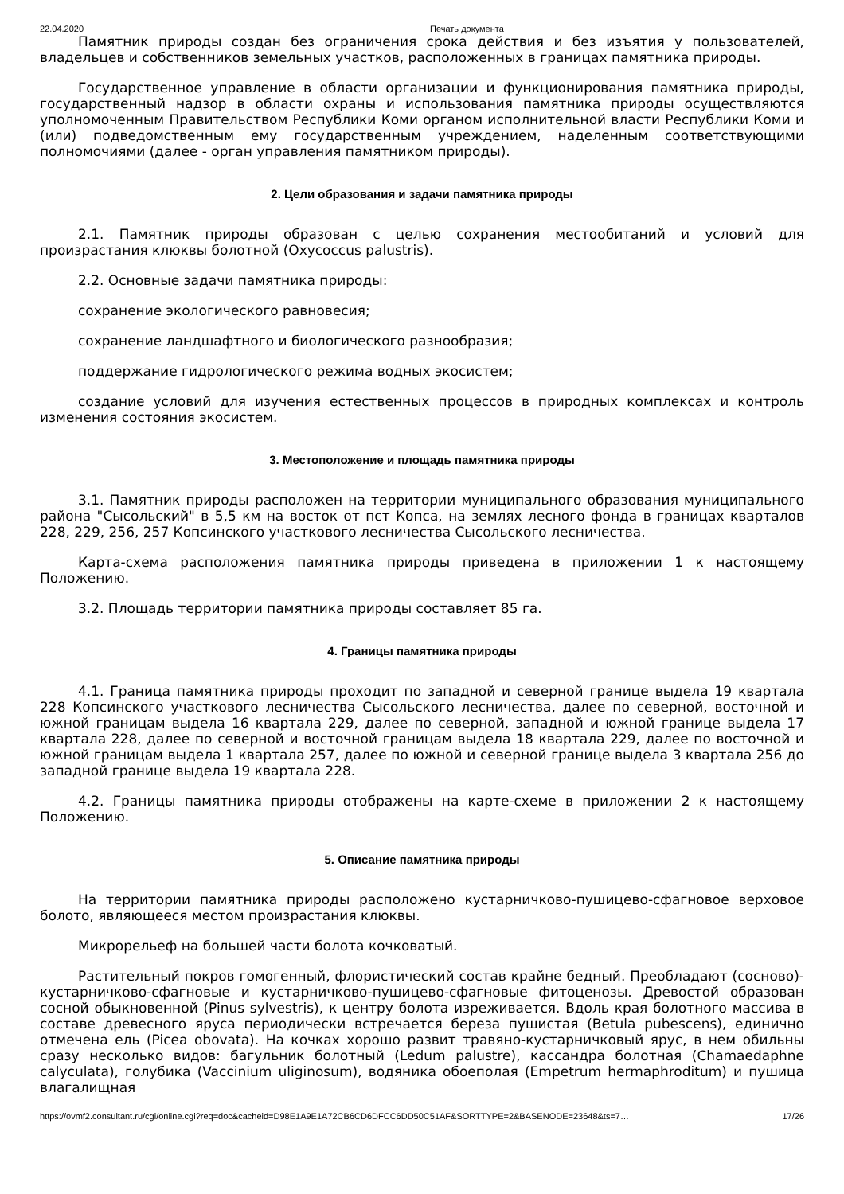22.04.2020 Печать документа
Памятник природы создан без ограничения срока действия и без изъятия у пользователей, владельцев и собственников земельных участков, расположенных в границах памятника природы.
Государственное управление в области организации и функционирования памятника природы, государственный надзор в области охраны и использования памятника природы осуществляются уполномоченным Правительством Республики Коми органом исполнительной власти Республики Коми и (или) подведомственным ему государственным учреждением, наделенным соответствующими полномочиями (далее - орган управления памятником природы).
2. Цели образования и задачи памятника природы
2.1. Памятник природы образован с целью сохранения местообитаний и условий для произрастания клюквы болотной (Oxycoccus palustris).
2.2. Основные задачи памятника природы:
сохранение экологического равновесия;
сохранение ландшафтного и биологического разнообразия;
поддержание гидрологического режима водных экосистем;
создание условий для изучения естественных процессов в природных комплексах и контроль изменения состояния экосистем.
3. Местоположение и площадь памятника природы
3.1. Памятник природы расположен на территории муниципального образования муниципального района "Сысольский" в 5,5 км на восток от пст Копса, на землях лесного фонда в границах кварталов 228, 229, 256, 257 Копсинского участкового лесничества Сысольского лесничества.
Карта-схема расположения памятника природы приведена в приложении 1 к настоящему Положению.
3.2. Площадь территории памятника природы составляет 85 га.
4. Границы памятника природы
4.1. Граница памятника природы проходит по западной и северной границе выдела 19 квартала 228 Копсинского участкового лесничества Сысольского лесничества, далее по северной, восточной и южной границам выдела 16 квартала 229, далее по северной, западной и южной границе выдела 17 квартала 228, далее по северной и восточной границам выдела 18 квартала 229, далее по восточной и южной границам выдела 1 квартала 257, далее по южной и северной границе выдела 3 квартала 256 до западной границе выдела 19 квартала 228.
4.2. Границы памятника природы отображены на карте-схеме в приложении 2 к настоящему Положению.
5. Описание памятника природы
На территории памятника природы расположено кустарничково-пушицево-сфагновое верховое болото, являющееся местом произрастания клюквы.
Микрорельеф на большей части болота кочковатый.
Растительный покров гомогенный, флористический состав крайне бедный. Преобладают (сосново)-кустарничково-сфагновые и кустарничково-пушицево-сфагновые фитоценозы. Древостой образован сосной обыкновенной (Pinus sylvestris), к центру болота изреживается. Вдоль края болотного массива в составе древесного яруса периодически встречается береза пушистая (Betula pubescens), единично отмечена ель (Picea obovata). На кочках хорошо развит травяно-кустарничковый ярус, в нем обильны сразу несколько видов: багульник болотный (Ledum palustre), кассандра болотная (Chamaedaphne calyculata), голубика (Vaccinium uliginosum), водяника обоеполая (Empetrum hermaphroditum) и пушица влагалищная
https://ovmf2.consultant.ru/cgi/online.cgi?req=doc&cacheid=D98E1A9E1A72CB6CD6DFCC6DD50C51AF&SORTTYPE=2&BASENODE=23648&ts=7… 17/26